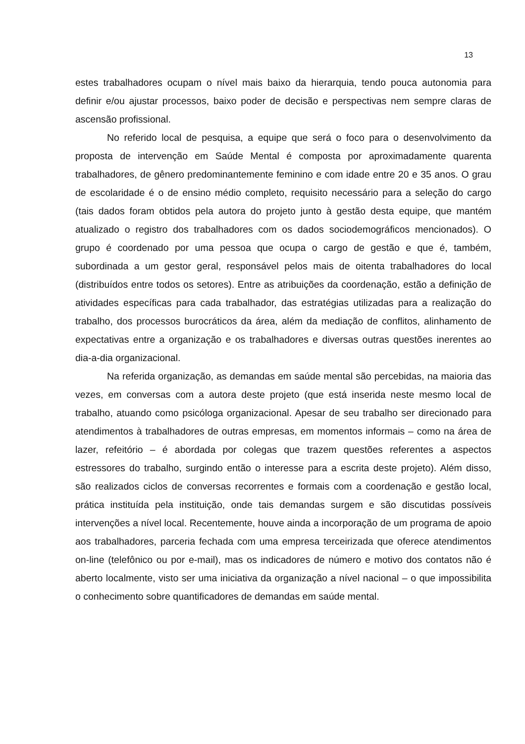13
estes trabalhadores ocupam o nível mais baixo da hierarquia, tendo pouca autonomia para definir e/ou ajustar processos, baixo poder de decisão e perspectivas nem sempre claras de ascensão profissional.
No referido local de pesquisa, a equipe que será o foco para o desenvolvimento da proposta de intervenção em Saúde Mental é composta por aproximadamente quarenta trabalhadores, de gênero predominantemente feminino e com idade entre 20 e 35 anos. O grau de escolaridade é o de ensino médio completo, requisito necessário para a seleção do cargo (tais dados foram obtidos pela autora do projeto junto à gestão desta equipe, que mantém atualizado o registro dos trabalhadores com os dados sociodemográficos mencionados). O grupo é coordenado por uma pessoa que ocupa o cargo de gestão e que é, também, subordinada a um gestor geral, responsável pelos mais de oitenta trabalhadores do local (distribuídos entre todos os setores). Entre as atribuições da coordenação, estão a definição de atividades específicas para cada trabalhador, das estratégias utilizadas para a realização do trabalho, dos processos burocráticos da área, além da mediação de conflitos, alinhamento de expectativas entre a organização e os trabalhadores e diversas outras questões inerentes ao dia-a-dia organizacional.
Na referida organização, as demandas em saúde mental são percebidas, na maioria das vezes, em conversas com a autora deste projeto (que está inserida neste mesmo local de trabalho, atuando como psicóloga organizacional. Apesar de seu trabalho ser direcionado para atendimentos à trabalhadores de outras empresas, em momentos informais – como na área de lazer, refeitório – é abordada por colegas que trazem questões referentes a aspectos estressores do trabalho, surgindo então o interesse para a escrita deste projeto). Além disso, são realizados ciclos de conversas recorrentes e formais com a coordenação e gestão local, prática instituída pela instituição, onde tais demandas surgem e são discutidas possíveis intervenções a nível local. Recentemente, houve ainda a incorporação de um programa de apoio aos trabalhadores, parceria fechada com uma empresa terceirizada que oferece atendimentos on-line (telefônico ou por e-mail), mas os indicadores de número e motivo dos contatos não é aberto localmente, visto ser uma iniciativa da organização a nível nacional – o que impossibilita o conhecimento sobre quantificadores de demandas em saúde mental.